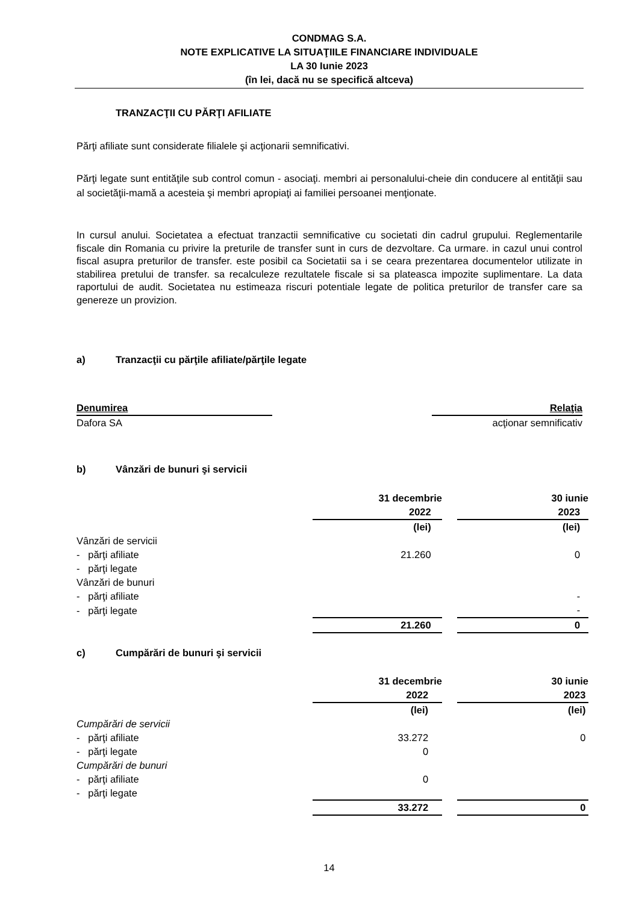CONDMAG S.A.
NOTE EXPLICATIVE LA SITUAŢIILE FINANCIARE INDIVIDUALE
LA 30 Iunie 2023
(în lei, dacă nu se specifică altceva)
TRANZACŢII CU PĂRŢI AFILIATE
Părţi afiliate sunt considerate filialele şi acţionarii semnificativi.
Părţi legate sunt entităţile sub control comun - asociaţi. membri ai personalului-cheie din conducere al entităţii sau al societăţii-mamă a acesteia şi membri apropiaţi ai familiei persoanei menţionate.
In cursul anului. Societatea a efectuat tranzactii semnificative cu societati din cadrul grupului. Reglementarile fiscale din Romania cu privire la preturile de transfer sunt in curs de dezvoltare. Ca urmare. in cazul unui control fiscal asupra preturilor de transfer. este posibil ca Societatii sa i se ceara prezentarea documentelor utilizate in stabilirea pretului de transfer. sa recalculeze rezultatele fiscale si sa plateasca impozite suplimentare. La data raportului de audit. Societatea nu estimeaza riscuri potentiale legate de politica preturilor de transfer care sa genereze un provizion.
a) Tranzacţii cu părţile afiliate/părţile legate
| Denumirea | | Relaţia |
| Dafora SA | | acţionar semnificativ |
b) Vânzări de bunuri şi servicii
| | 31 decembrie 2022 | | 30 iunie 2023 |
| | (lei) | | (lei) |
| Vânzări de servicii | | | |
| - părţi afiliate | 21.260 | | 0 |
| - părţi legate | | | |
| Vânzări de bunuri | | | |
| - părţi afiliate | | | - |
| - părţi legate | | | - |
| | 21.260 | | 0 |
c) Cumpărări de bunuri şi servicii
| | 31 decembrie 2022 | | 30 iunie 2023 |
| | (lei) | | (lei) |
| Cumpărări de servicii | | | |
| - părţi afiliate | 33.272 | | 0 |
| - părţi legate | 0 | | |
| Cumpărări de bunuri | | | |
| - părţi afiliate | 0 | | |
| - părţi legate | | | |
| | 33.272 | | 0 |
14